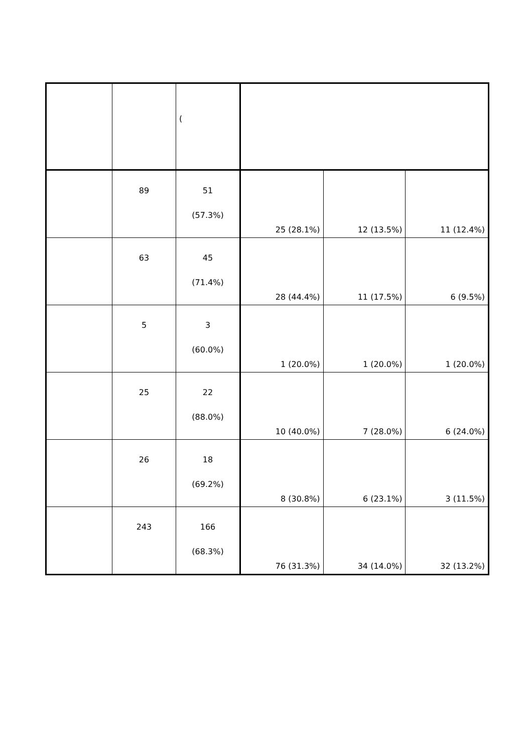| | | ( | | | |
| | 89 | 51 (57.3%) | 25 (28.1%) | 12 (13.5%) | 11 (12.4%) |
| | 63 | 45 (71.4%) | 28 (44.4%) | 11 (17.5%) | 6 (9.5%) |
| | 5 | 3 (60.0%) | 1 (20.0%) | 1 (20.0%) | 1 (20.0%) |
| | 25 | 22 (88.0%) | 10 (40.0%) | 7 (28.0%) | 6 (24.0%) |
| | 26 | 18 (69.2%) | 8 (30.8%) | 6 (23.1%) | 3 (11.5%) |
| | 243 | 166 (68.3%) | 76 (31.3%) | 34 (14.0%) | 32 (13.2%) |